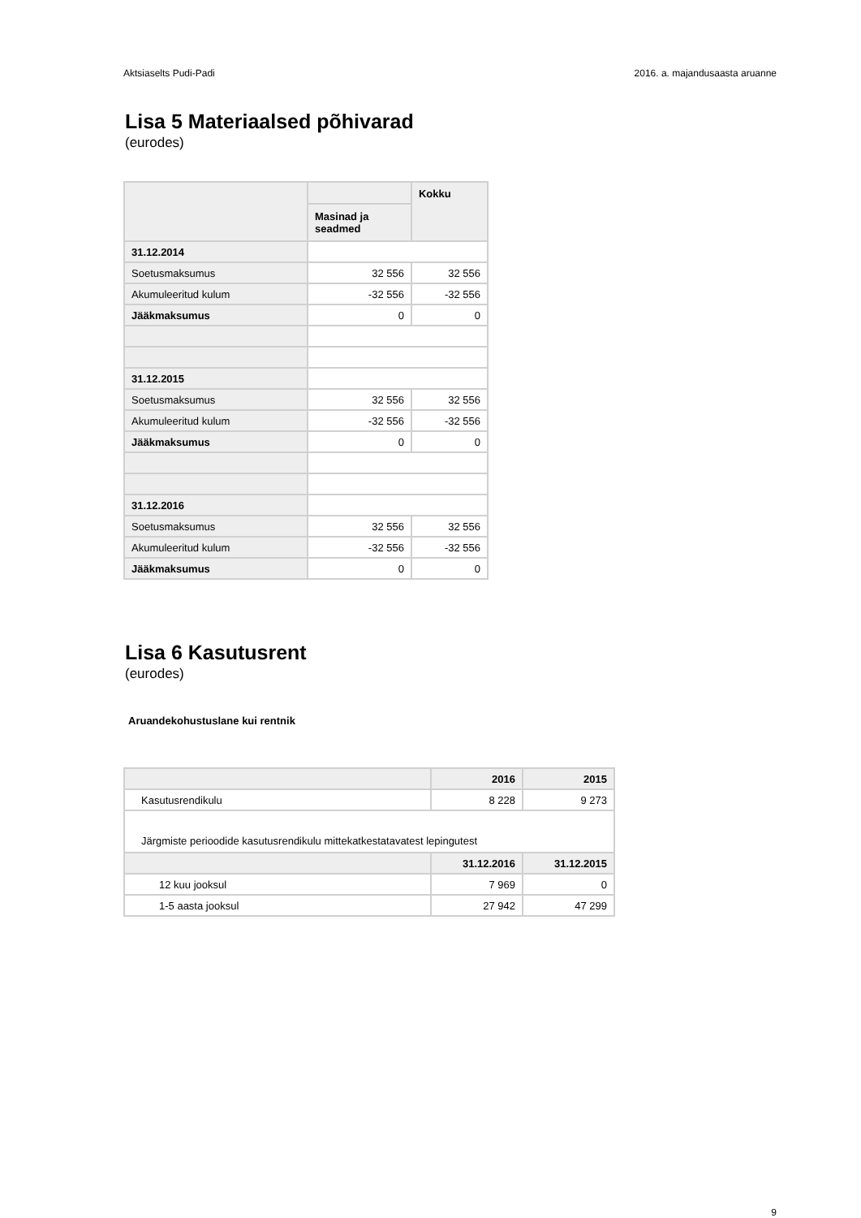Aktsiaselts Pudi-Padi 2016. a. majandusaasta aruanne
Lisa 5 Materiaalsed põhivarad
(eurodes)
| | | Kokku |
| | Masinad ja seadmed | |
| 31.12.2014 | | |
| Soetusmaksumus | 32 556 | 32 556 |
| Akumuleeritud kulum | -32 556 | -32 556 |
| Jääkmaksumus | 0 | 0 |
| 31.12.2015 | | |
| Soetusmaksumus | 32 556 | 32 556 |
| Akumuleeritud kulum | -32 556 | -32 556 |
| Jääkmaksumus | 0 | 0 |
| 31.12.2016 | | |
| Soetusmaksumus | 32 556 | 32 556 |
| Akumuleeritud kulum | -32 556 | -32 556 |
| Jääkmaksumus | 0 | 0 |
Lisa 6 Kasutusrent
(eurodes)
Aruandekohustuslane kui rentnik
| | 2016 | 2015 |
| Kasutusrendikulu | 8 228 | 9 273 |
| Järgmiste perioodide kasutusrendikulu mittekatkestatavatest lepingutest | | |
| | 31.12.2016 | 31.12.2015 |
| 12 kuu jooksul | 7 969 | 0 |
| 1-5 aasta jooksul | 27 942 | 47 299 |
9